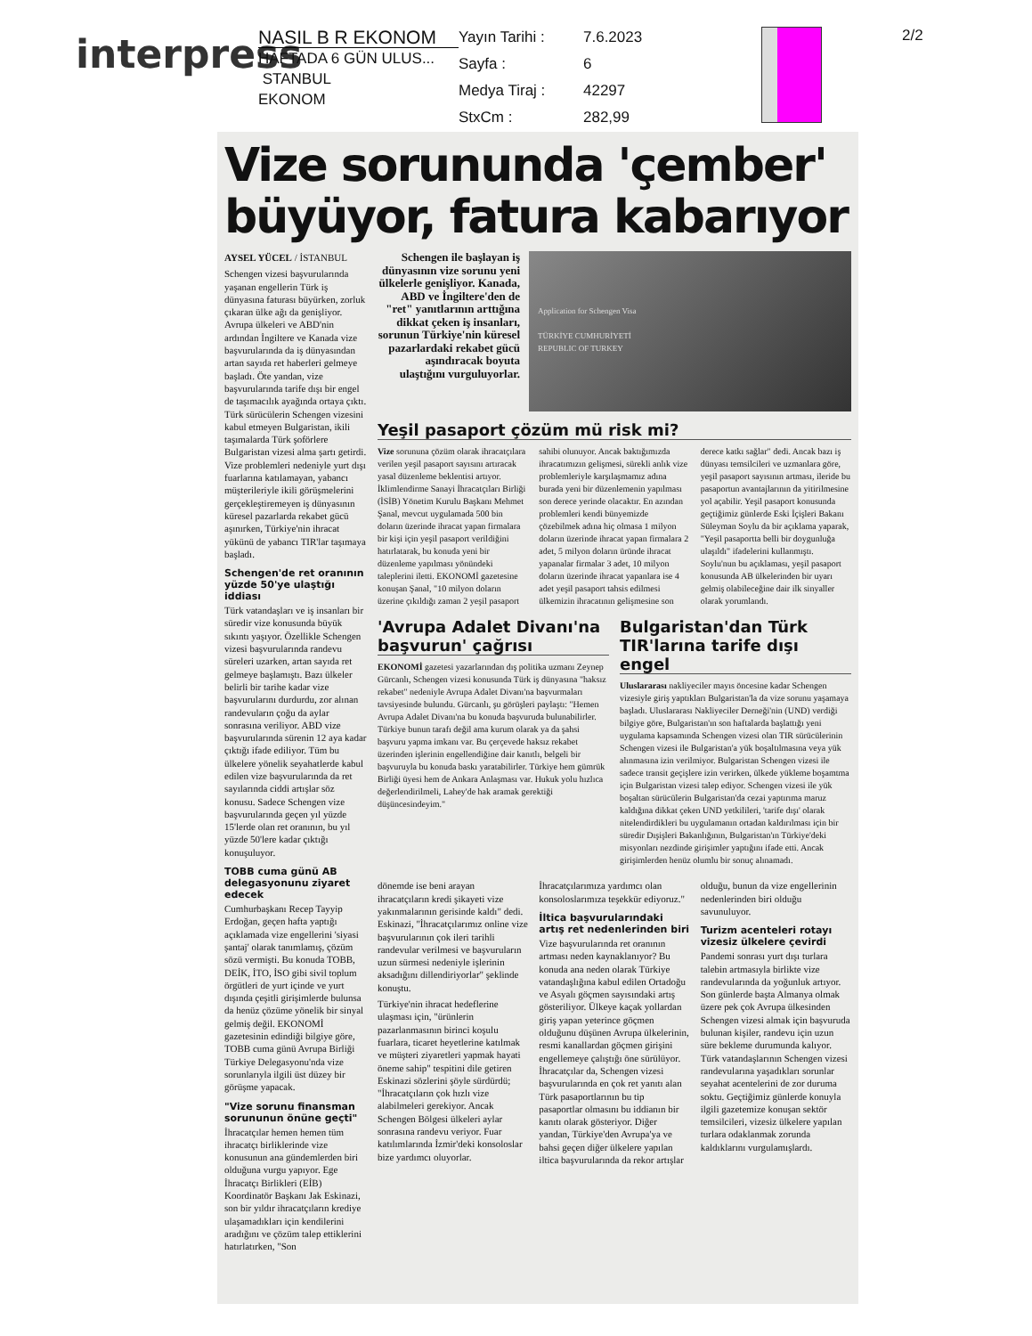interpress
NASIL B R EKONOM
HAFTADA 6 GÜN ULUS...
STANBUL
EKONOM
Yayın Tarihi : 7.6.2023 Sayfa : 6 Medya Tiraj : 42297 StxCm : 282,99
2/2
Vize sorununda 'çember' büyüyor, fatura kabarıyor
AYSEL YÜCEL / İSTANBUL
Schengen vizesi başvurularında yaşanan engellerin Türk iş dünyasına faturası büyürken, zorluk çıkaran ülke ağı da genişliyor. Avrupa ülkeleri ve ABD'nin ardından İngiltere ve Kanada vize başvurularında da iş dünyasından artan sayıda ret haberleri gelmeye başladı. Öte yandan, vize başvurularında tarife dışı bir engel de taşımacılık ayağında ortaya çıktı. Türk sürücülerin Schengen vizesini kabul etmeyen Bulgaristan, ikili taşımalarda Türk şoförlere Bulgaristan vizesi alma şartı getirdi. Vize problemleri nedeniyle yurt dışı fuarlarına katılamayan, yabancı müşterileriyle ikili görüşmelerini gerçekleştiremeyen iş dünyasının küresel pazarlarda rekabet gücü aşınırken, Türkiye'nin ihracat yükünü de yabancı TIR'lar taşımaya başladı.
Schengen'de ret oranının yüzde 50'ye ulaştığı iddiası
Türk vatandaşları ve iş insanları bir süredir vize konusunda büyük sıkıntı yaşıyor. Özellikle Schengen vizesi başvurularında randevu süreleri uzarken, artan sayıda ret gelmeye başlamıştı. Bazı ülkeler belirli bir tarihe kadar vize başvurularını durdurdu, zor alınan randevuların çoğu da aylar sonrasına veriliyor. ABD vize başvurularında sürenin 12 aya kadar çıktığı ifade ediliyor. Tüm bu ülkelere yönelik seyahatlerde kabul edilen vize başvurularında da ret sayılarında ciddi artışlar söz konusu. Sadece Schengen vize başvurularında geçen yıl yüzde 15'lerde olan ret oranının, bu yıl yüzde 50'lere kadar çıktığı konuşuluyor.
TOBB cuma günü AB delegasyonunu ziyaret edecek
Cumhurbaşkanı Recep Tayyip Erdoğan, geçen hafta yaptığı açıklamada vize engellerini 'siyasi şantaj' olarak tanımlamış, çözüm sözü vermişti. Bu konuda TOBB, DEİK, İTO, İSO gibi sivil toplum örgütleri de yurt içinde ve yurt dışında çeşitli girişimlerde bulunsa da henüz çözüme yönelik bir sinyal gelmiş değil. EKONOMİ gazetesinin edindiği bilgiye göre, TOBB cuma günü Avrupa Birliği Türkiye Delegasyonu'nda vize sorunlarıyla ilgili üst düzey bir görüşme yapacak.
"Vize sorunu finansman sorununun önüne geçti"
İhracatçılar hemen hemen tüm ihracatçı birliklerinde vize konusunun ana gündemlerden biri olduğuna vurgu yapıyor. Ege İhracatçı Birlikleri (EİB) Koordinatör Başkanı Jak Eskinazi, son bir yıldır ihracatçıların krediye ulaşamadıkları için kendilerini aradığını ve çözüm talep ettiklerini hatırlatırken, "Son
Schengen ile başlayan iş dünyasının vize sorunu yeni ülkelerle genişliyor. Kanada, ABD ve İngiltere'den de "ret" yanıtlarının arttığına dikkat çeken iş insanları, sorunun Türkiye'nin küresel pazarlardaki rekabet gücü aşındıracak boyuta ulaştığını vurguluyorlar.
Application for Schengen Visa
TÜRKİYE CUMHURİYETİ
REPUBLIC OF TURKEY
Yeşil pasaport çözüm mü risk mi?
Vize sorununa çözüm olarak ihracatçılara verilen yeşil pasaport sayısını artıracak yasal düzenleme beklentisi artıyor. İklimlendirme Sanayi İhracatçıları Birliği (İSİB) Yönetim Kurulu Başkanı Mehmet Şanal, mevcut uygulamada 500 bin doların üzerinde ihracat yapan firmalara bir kişi için yeşil pasaport verildiğini hatırlatarak, bu konuda yeni bir düzenleme yapılması yönündeki taleplerini iletti. EKONOMİ gazetesine konuşan Şanal, "10 milyon doların üzerine çıkıldığı zaman 2 yeşil pasaport sahibi olunuyor. Ancak baktığımızda ihracatımızın gelişmesi, sürekli anlık vize problemleriyle karşılaşmamız adına burada yeni bir düzenlemenin yapılması son derece yerinde olacaktır. En azından problemleri kendi bünyemizde çözebilmek adına hiç olmasa 1 milyon doların üzerinde ihracat yapan firmalara 2 adet, 5 milyon doların üründe ihracat yapanalar firmalar 3 adet, 10 milyon doların üzerinde ihracat yapanlara ise 4 adet yeşil pasaport tahsis edilmesi ülkemizin ihracatının gelişmesine son derece katkı sağlar" dedi. Ancak bazı iş dünyası temsilcileri ve uzmanlara göre, yeşil pasaport sayısının artması, ileride bu pasaportun avantajlarının da yitirilmesine yol açabilir. Yeşil pasaport konusunda geçtiğimiz günlerde Eski İçişleri Bakanı Süleyman Soylu da bir açıklama yaparak, "Yeşil pasaportta belli bir doygunluğa ulaşıldı" ifadelerini kullanmıştı. Soylu'nun bu açıklaması, yeşil pasaport konusunda AB ülkelerinden bir uyarı gelmiş olabileceğine dair ilk sinyaller olarak yorumlandı.
'Avrupa Adalet Divanı'na başvurun' çağrısı
EKONOMİ gazetesi yazarlarından dış politika uzmanı Zeynep Gürcanlı, Schengen vizesi konusunda Türk iş dünyasına "haksız rekabet" nedeniyle Avrupa Adalet Divanı'na başvurmaları tavsiyesinde bulundu. Gürcanlı, şu görüşleri paylaştı: "Hemen Avrupa Adalet Divanı'na bu konuda başvuruda bulunabilirler. Türkiye bunun tarafı değil ama kurum olarak ya da şahsi başvuru yapma imkanı var. Bu çerçevede haksız rekabet üzerinden işlerinin engellendiğine dair kanıtlı, belgeli bir başvuruyla bu konuda baskı yaratabilirler. Türkiye hem gümrük Birliği üyesi hem de Ankara Anlaşması var. Hukuk yolu hızlıca değerlendirilmeli, Lahey'de hak aramak gerektiği düşüncesindeyim."
Bulgaristan'dan Türk TIR'larına tarife dışı engel
Uluslararası nakliyeciler mayıs öncesine kadar Schengen vizesiyle giriş yaptıkları Bulgaristan'la da vize sorunu yaşamaya başladı. Uluslararası Nakliyeciler Derneği'nin (UND) verdiği bilgiye göre, Bulgaristan'ın son haftalarda başlattığı yeni uygulama kapsamında Schengen vizesi olan TIR sürücülerinin Schengen vizesi ile Bulgaristan'a yük boşaltılmasına veya yük alınmasına izin verilmiyor. Bulgaristan Schengen vizesi ile sadece transit geçişlere izin verirken, ülkede yükleme boşamtma için Bulgaristan vizesi talep ediyor. Schengen vizesi ile yük boşaltan sürücülerin Bulgaristan'da cezai yaptırıma maruz kaldığına dikkat çeken UND yetkilileri, 'tarife dışı' olarak nitelendirdikleri bu uygulamanın ortadan kaldırılması için bir süredir Dışişleri Bakanlığının, Bulgaristan'ın Türkiye'deki misyonları nezdinde girişimler yaptığını ifade etti. Ancak girişimlerden henüz olumlu bir sonuç alınamadı.
dönemde ise beni arayan ihracatçıların kredi şikayeti vize yakınmalarının gerisinde kaldı" dedi. Eskinazi, "İhracatçılarımız online vize başvurularının çok ileri tarihli randevular verilmesi ve başvuruların uzun sürmesi nedeniyle işlerinin aksadığını dillendiriyorlar" şeklinde konuştu.
Türkiye'nin ihracat hedeflerine ulaşması için, "ürünlerin pazarlanmasının birinci koşulu fuarlara, ticaret heyetlerine katılmak ve müşteri ziyaretleri yapmak hayati öneme sahip" tespitini dile getiren Eskinazi sözlerini şöyle sürdürdü; "İhracatçıların çok hızlı vize alabilmeleri gerekiyor. Ancak Schengen Bölgesi ülkeleri aylar sonrasına randevu veriyor. Fuar katılımlarında İzmir'deki konsoloslar bize yardımcı oluyorlar. İhracatçılarımıza yardımcı olan konsoloslarımıza teşekkür ediyoruz."
İltica başvurularındaki artış ret nedenlerinden biri
Vize başvurularında ret oranının artması neden kaynaklanıyor? Bu konuda ana neden olarak Türkiye vatandaşlığına kabul edilen Ortadoğu ve Asyalı göçmen sayısındaki artış gösteriliyor. Ülkeye kaçak yollardan giriş yapan yeterince göçmen olduğunu düşünen Avrupa ülkelerinin, resmi kanallardan göçmen girişini engellemeye çalıştığı öne sürülüyor. İhracatçılar da, Schengen vizesi başvurularında en çok ret yanıtı alan Türk pasaportlarının bu tip pasaportlar olmasını bu iddianın bir kanıtı olarak gösteriyor. Diğer yandan, Türkiye'den Avrupa'ya ve bahsi geçen diğer ülkelere yapılan iltica başvurularında da rekor artışlar olduğu, bunun da vize engellerinin nedenlerinden biri olduğu savunuluyor.
Turizm acenteleri rotayı vizesiz ülkelere çevirdi
Pandemi sonrası yurt dışı turlara talebin artmasıyla birlikte vize randevularında da yoğunluk artıyor. Son günlerde başta Almanya olmak üzere pek çok Avrupa ülkesinden Schengen vizesi almak için başvuruda bulunan kişiler, randevu için uzun süre bekleme durumunda kalıyor. Türk vatandaşlarının Schengen vizesi randevularına yaşadıkları sorunlar seyahat acentelerini de zor duruma soktu. Geçtiğimiz günlerde konuyla ilgili gazetemize konuşan sektör temsilcileri, vizesiz ülkelere yapılan turlara odaklanmak zorunda kaldıklarını vurgulamışlardı.